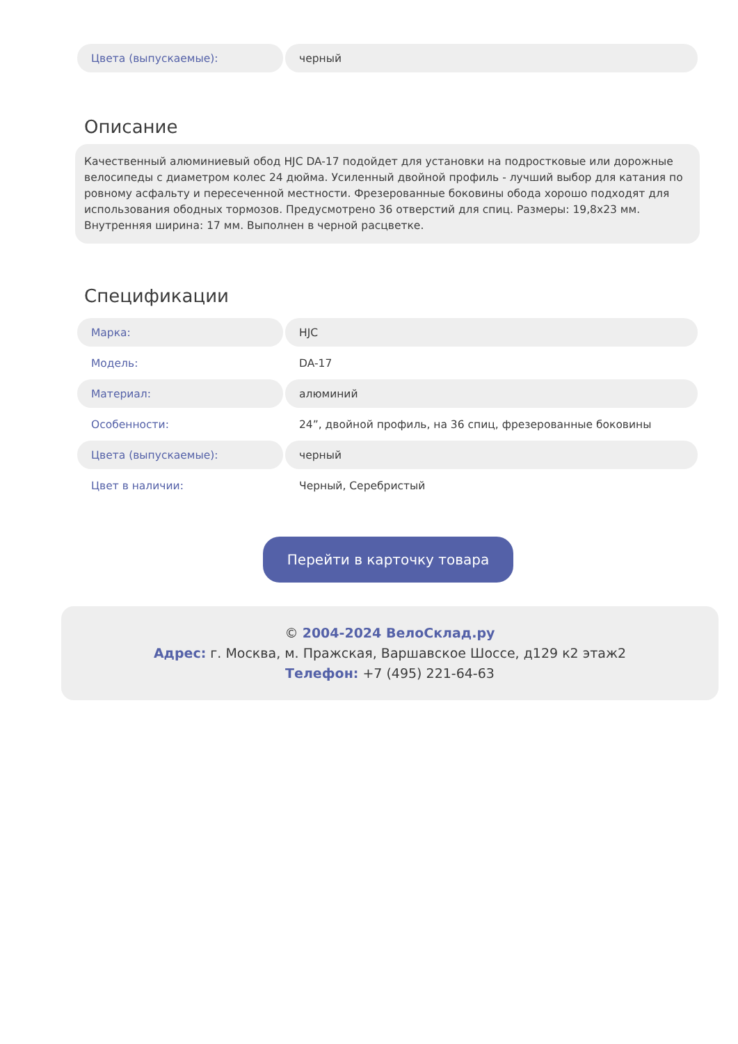| Цвета (выпускаемые): | черный |
Описание
Качественный алюминиевый обод HJC DA-17 подойдет для установки на подростковые или дорожные велосипеды с диаметром колес 24 дюйма. Усиленный двойной профиль - лучший выбор для катания по ровному асфальту и пересеченной местности. Фрезерованные боковины обода хорошо подходят для использования ободных тормозов. Предусмотрено 36 отверстий для спиц. Размеры: 19,8x23 мм. Внутренняя ширина: 17 мм. Выполнен в черной расцветке.
Спецификации
| Марка: | HJC |
| Модель: | DA-17 |
| Материал: | алюминий |
| Особенности: | 24”, двойной профиль, на 36 спиц, фрезерованные боковины |
| Цвета (выпускаемые): | черный |
| Цвет в наличии: | Черный, Серебристый |
Перейти в карточку товара
© 2004-2024 ВелоСклад.ру
Адрес: г. Москва, м. Пражская, Варшавское Шоссе, д129 к2 этаж2
Телефон: +7 (495) 221-64-63